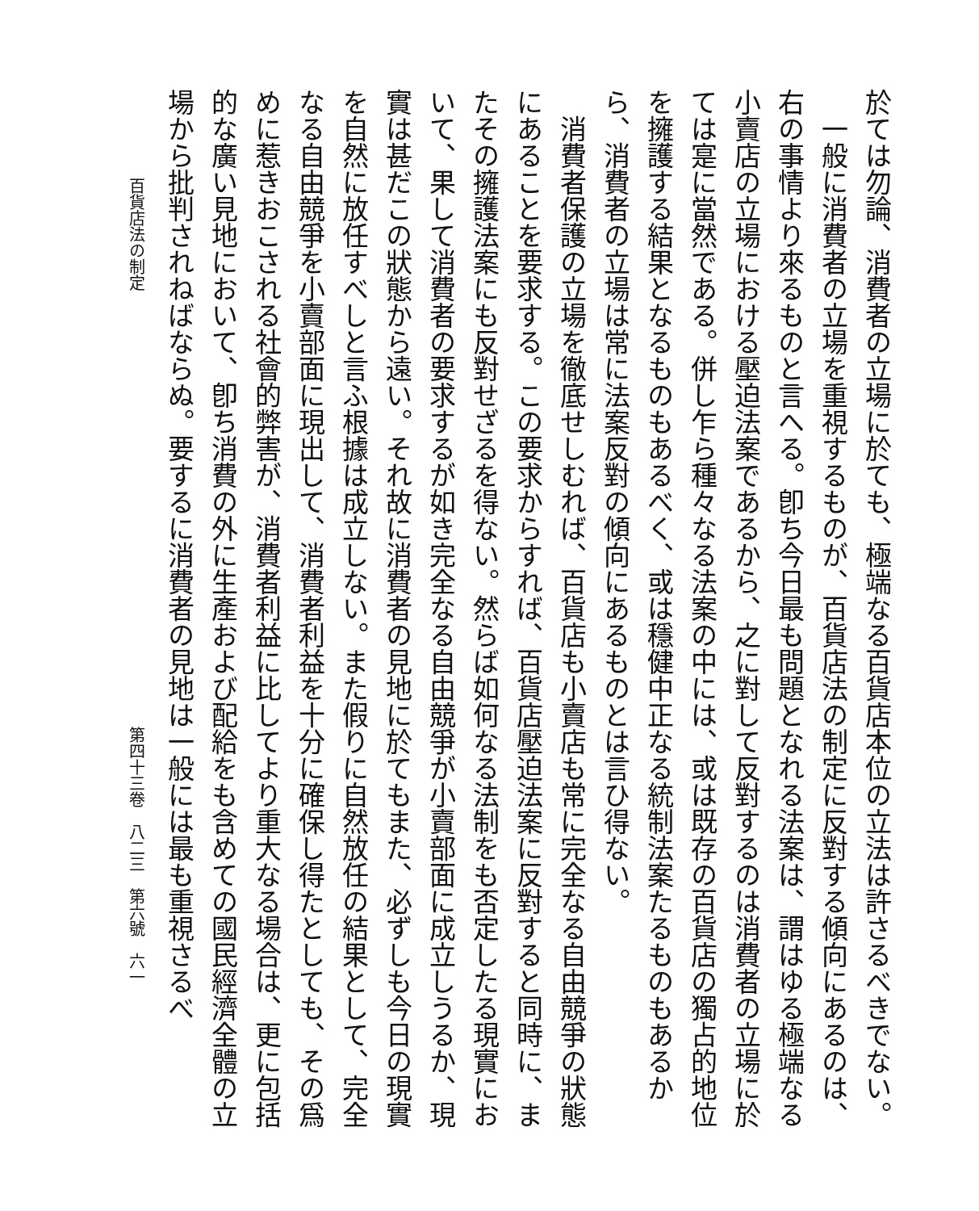於ては勿論、消費者の立場に於ても、極端なる百貨店本位の立法は許さるべきでない。
　一般に消費者の立場を重視するものが、百貨店法の制定に反對する傾向にあるのは、右の事情より來るものと言へる。卽ち今日最も問題となれる法案は、謂はゆる極端なる小賣店の立場における壓迫法案であるから、之に對して反對するのは消費者の立場に於ては寔に當然である。併し乍ら種々なる法案の中には、或は既存の百貨店の獨占的地位を擁護する結果となるものもあるべく、或は穩健中正なる統制法案たるものもあるから、消費者の立場は常に法案反對の傾向にあるものとは言ひ得ない。
　消費者保護の立場を徹底せしむれば、百貨店も小賣店も常に完全なる自由競爭の狀態にあることを要求する。この要求からすれば、百貨店壓迫法案に反對すると同時に、またその擁護法案にも反對せざるを得ない。然らば如何なる法制をも否定したる現實において、果して消費者の要求するが如き完全なる自由競爭が小賣部面に成立しうるか、現實は甚だこの狀態から遠い。それ故に消費者の見地に於てもまた、必ずしも今日の現實を自然に放任すべしと言ふ根據は成立しない。また假りに自然放任の結果として、完全なる自由競爭を小賣部面に現出して、消費者利益を十分に確保し得たとしても、その爲めに惹きおこされる社會的弊害が、消費者利益に比してより重大なる場合は、更に包括的な廣い見地において、卽ち消費の外に生產および配給をも含めての國民經濟全體の立場から批判されねばならぬ。要するに消費者の見地は一般には最も重視さるべ
百貨店法の制定 第四十三卷　八二三　第六號　六一